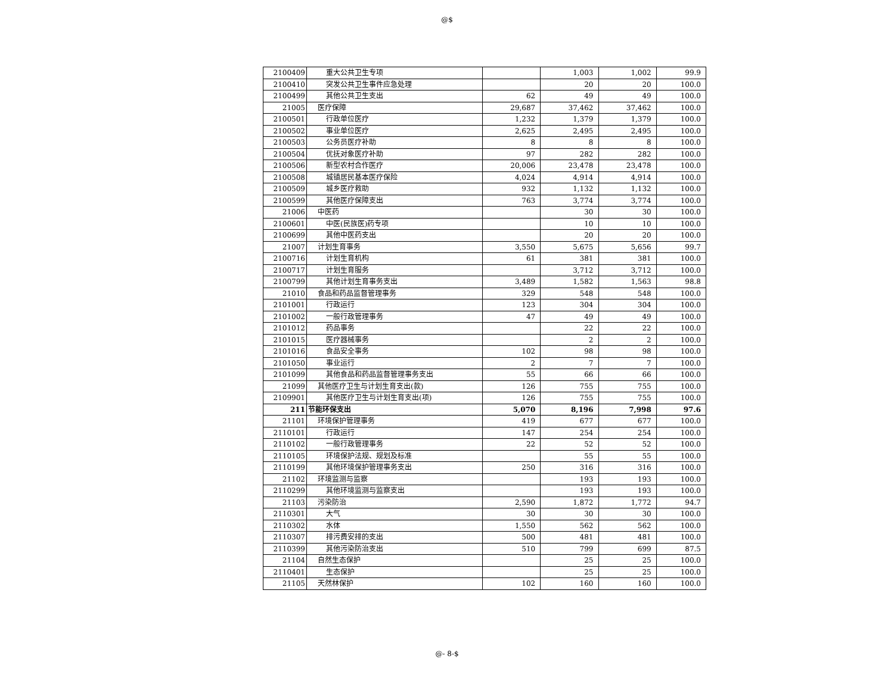@$
| 2100409 | 重大公共卫生专项 | | 1,003 | 1,002 | 99.9 |
| 2100410 | 突发公共卫生事件应急处理 | | 20 | 20 | 100.0 |
| 2100499 | 其他公共卫生支出 | 62 | 49 | 49 | 100.0 |
| 21005 | 医疗保障 | 29,687 | 37,462 | 37,462 | 100.0 |
| 2100501 | 行政单位医疗 | 1,232 | 1,379 | 1,379 | 100.0 |
| 2100502 | 事业单位医疗 | 2,625 | 2,495 | 2,495 | 100.0 |
| 2100503 | 公务员医疗补助 | 8 | 8 | 8 | 100.0 |
| 2100504 | 优抚对象医疗补助 | 97 | 282 | 282 | 100.0 |
| 2100506 | 新型农村合作医疗 | 20,006 | 23,478 | 23,478 | 100.0 |
| 2100508 | 城镇居民基本医疗保险 | 4,024 | 4,914 | 4,914 | 100.0 |
| 2100509 | 城乡医疗救助 | 932 | 1,132 | 1,132 | 100.0 |
| 2100599 | 其他医疗保障支出 | 763 | 3,774 | 3,774 | 100.0 |
| 21006 | 中医药 | | 30 | 30 | 100.0 |
| 2100601 | 中医(民族医)药专项 | | 10 | 10 | 100.0 |
| 2100699 | 其他中医药支出 | | 20 | 20 | 100.0 |
| 21007 | 计划生育事务 | 3,550 | 5,675 | 5,656 | 99.7 |
| 2100716 | 计划生育机构 | 61 | 381 | 381 | 100.0 |
| 2100717 | 计划生育服务 | | 3,712 | 3,712 | 100.0 |
| 2100799 | 其他计划生育事务支出 | 3,489 | 1,582 | 1,563 | 98.8 |
| 21010 | 食品和药品监督管理事务 | 329 | 548 | 548 | 100.0 |
| 2101001 | 行政运行 | 123 | 304 | 304 | 100.0 |
| 2101002 | 一般行政管理事务 | 47 | 49 | 49 | 100.0 |
| 2101012 | 药品事务 | | 22 | 22 | 100.0 |
| 2101015 | 医疗器械事务 | | 2 | 2 | 100.0 |
| 2101016 | 食品安全事务 | 102 | 98 | 98 | 100.0 |
| 2101050 | 事业运行 | 2 | 7 | 7 | 100.0 |
| 2101099 | 其他食品和药品监督管理事务支出 | 55 | 66 | 66 | 100.0 |
| 21099 | 其他医疗卫生与计划生育支出(款) | 126 | 755 | 755 | 100.0 |
| 2109901 | 其他医疗卫生与计划生育支出(项) | 126 | 755 | 755 | 100.0 |
| 211 | 节能环保支出 | 5,070 | 8,196 | 7,998 | 97.6 |
| 21101 | 环境保护管理事务 | 419 | 677 | 677 | 100.0 |
| 2110101 | 行政运行 | 147 | 254 | 254 | 100.0 |
| 2110102 | 一般行政管理事务 | 22 | 52 | 52 | 100.0 |
| 2110105 | 环境保护法规、规划及标准 | | 55 | 55 | 100.0 |
| 2110199 | 其他环境保护管理事务支出 | 250 | 316 | 316 | 100.0 |
| 21102 | 环境监测与监察 | | 193 | 193 | 100.0 |
| 2110299 | 其他环境监测与监察支出 | | 193 | 193 | 100.0 |
| 21103 | 污染防治 | 2,590 | 1,872 | 1,772 | 94.7 |
| 2110301 | 大气 | 30 | 30 | 30 | 100.0 |
| 2110302 | 水体 | 1,550 | 562 | 562 | 100.0 |
| 2110307 | 排污费安排的支出 | 500 | 481 | 481 | 100.0 |
| 2110399 | 其他污染防治支出 | 510 | 799 | 699 | 87.5 |
| 21104 | 自然生态保护 | | 25 | 25 | 100.0 |
| 2110401 | 生态保护 | | 25 | 25 | 100.0 |
| 21105 | 天然林保护 | 102 | 160 | 160 | 100.0 |
@- 8-$